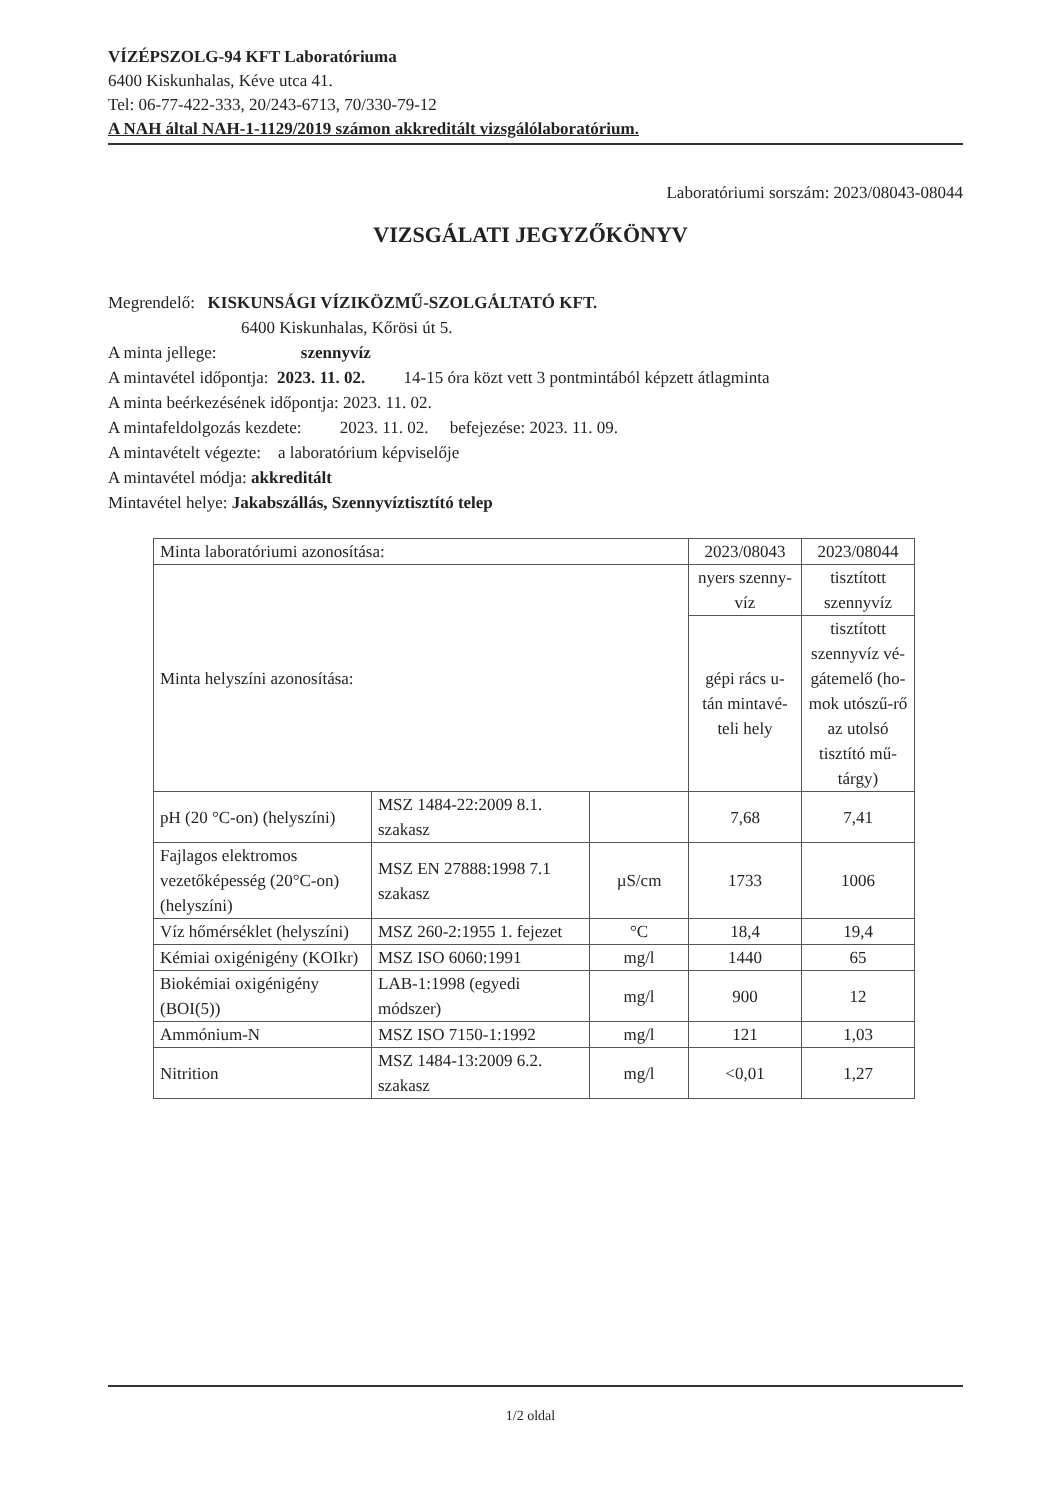VÍZÉPSZOLG-94 KFT Laboratóriuma
6400 Kiskunhalas, Kéve utca 41.
Tel: 06-77-422-333, 20/243-6713, 70/330-79-12
A NAH által NAH-1-1129/2019 számon akkreditált vizsgálólaboratórium.
Laboratóriumi sorszám: 2023/08043-08044
VIZSGÁLATI JEGYZŐKÖNYV
Megrendelő: KISKUNSÁGI VÍZIKÖZMŰ-SZOLGÁLTATÓ KFT.
6400 Kiskunhalas, Kőrösi út 5.
A minta jellege: szennyvíz
A mintavétel időpontja: 2023. 11. 02. 14-15 óra közt vett 3 pontmintából képzett átlagminta
A minta beérkezésének időpontja: 2023. 11. 02.
A mintafeldolgozás kezdete: 2023. 11. 02. befejezése: 2023. 11. 09.
A mintavételt végezte: a laboratórium képviselője
A mintavétel módja: akkreditált
Mintavétel helye: Jakabszállás, Szennyvíztisztító telep
| Minta laboratóriumi azonosítása: | | | 2023/08043 | 2023/08044 |
| Minta helyszíni azonosítása: | | | nyers szenny-víz | tisztított szennyvíz |
| | | | gépi rács u-tán mintavé-teli hely | tisztított szennyvíz vé-gátemelő (ho-mok utószű-rő az utolsó tisztító mű-tárgy) |
| pH (20 °C-on) (helyszíni) | MSZ 1484-22:2009 8.1. szakasz | | 7,68 | 7,41 |
| Fajlagos elektromos vezetőképesség (20°C-on) (helyszíni) | MSZ EN 27888:1998 7.1 szakasz | µS/cm | 1733 | 1006 |
| Víz hőmérséklet (helyszíni) | MSZ 260-2:1955 1. fejezet | °C | 18,4 | 19,4 |
| Kémiai oxigénigény (KOIkr) | MSZ ISO 6060:1991 | mg/l | 1440 | 65 |
| Biokémiai oxigénigény (BOI(5)) | LAB-1:1998 (egyedi módszer) | mg/l | 900 | 12 |
| Ammónium-N | MSZ ISO 7150-1:1992 | mg/l | 121 | 1,03 |
| Nitrition | MSZ 1484-13:2009 6.2. szakasz | mg/l | <0,01 | 1,27 |
1/2 oldal